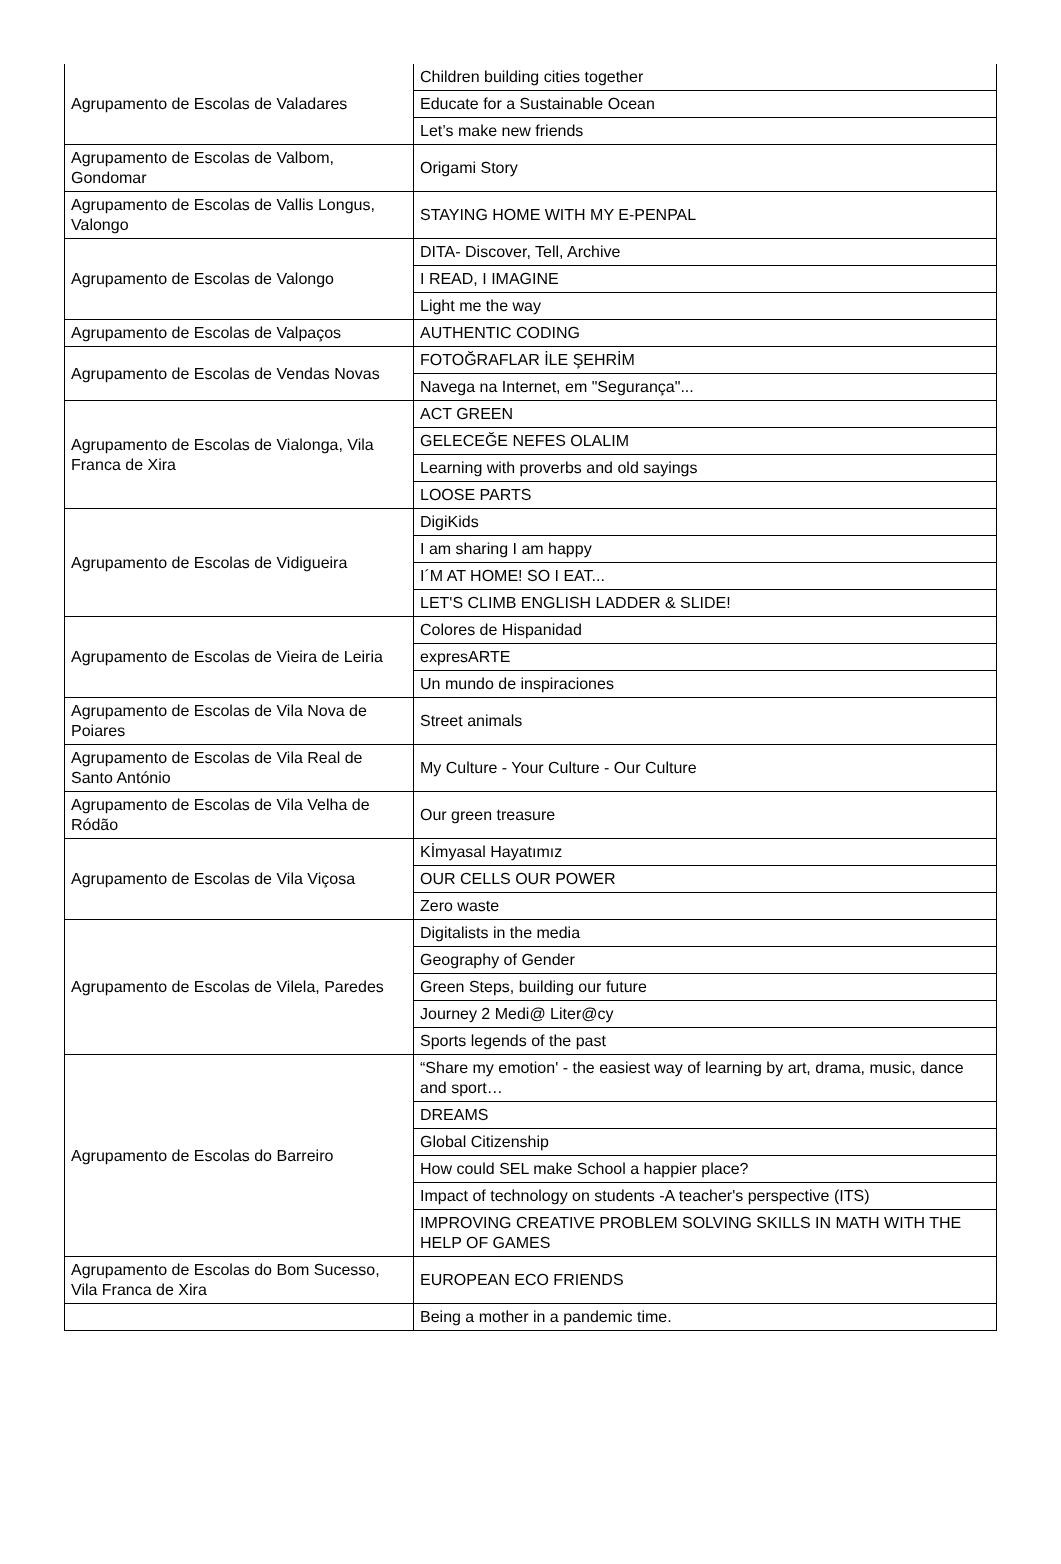| Agrupamento de Escolas de Valadares | Children building cities together |
| | Educate for a Sustainable Ocean |
| | Let’s make new friends |
| Agrupamento de Escolas de Valbom, Gondomar | Origami Story |
| Agrupamento de Escolas de Vallis Longus, Valongo | STAYING HOME WITH MY E-PENPAL |
| Agrupamento de Escolas de Valongo | DITA- Discover, Tell, Archive |
| | I READ, I IMAGINE |
| | Light me the way |
| Agrupamento de Escolas de Valpaços | AUTHENTIC CODING |
| Agrupamento de Escolas de Vendas Novas | FOTOĞRAFLAR İLE ŞEHRİM |
| | Navega na Internet, em "Segurança"... |
| Agrupamento de Escolas de Vialonga, Vila Franca de Xira | ACT GREEN |
| | GELECEĞE NEFES OLALIM |
| | Learning with proverbs and old sayings |
| | LOOSE PARTS |
| Agrupamento de Escolas de Vidigueira | DigiKids |
| | I am sharing I am happy |
| | I´M AT HOME! SO I EAT... |
| | LET'S CLIMB ENGLISH LADDER & SLIDE! |
| Agrupamento de Escolas de Vieira de Leiria | Colores de Hispanidad |
| | expresARTE |
| | Un mundo de inspiraciones |
| Agrupamento de Escolas de Vila Nova de Poiares | Street animals |
| Agrupamento de Escolas de Vila Real de Santo António | My Culture - Your Culture - Our Culture |
| Agrupamento de Escolas de Vila Velha de Ródão | Our green treasure |
| Agrupamento de Escolas de Vila Viçosa | Kİmyasal Hayatımız |
| | OUR CELLS OUR POWER |
| | Zero waste |
| Agrupamento de Escolas de Vilela, Paredes | Digitalists in the media |
| | Geography of Gender |
| | Green Steps, building our future |
| | Journey 2 Medi@ Liter@cy |
| | Sports legends of the past |
| Agrupamento de Escolas do Barreiro | “Share my emotion' - the easiest way of learning by art, drama, music, dance and sport… |
| | DREAMS |
| | Global Citizenship |
| | How could SEL make School a happier place? |
| | Impact of technology on students -A teacher's perspective (ITS) |
| | IMPROVING CREATIVE PROBLEM SOLVING SKILLS IN MATH WITH THE HELP OF GAMES |
| Agrupamento de Escolas do Bom Sucesso, Vila Franca de Xira | EUROPEAN ECO FRIENDS |
| | Being a mother in a pandemic time. |